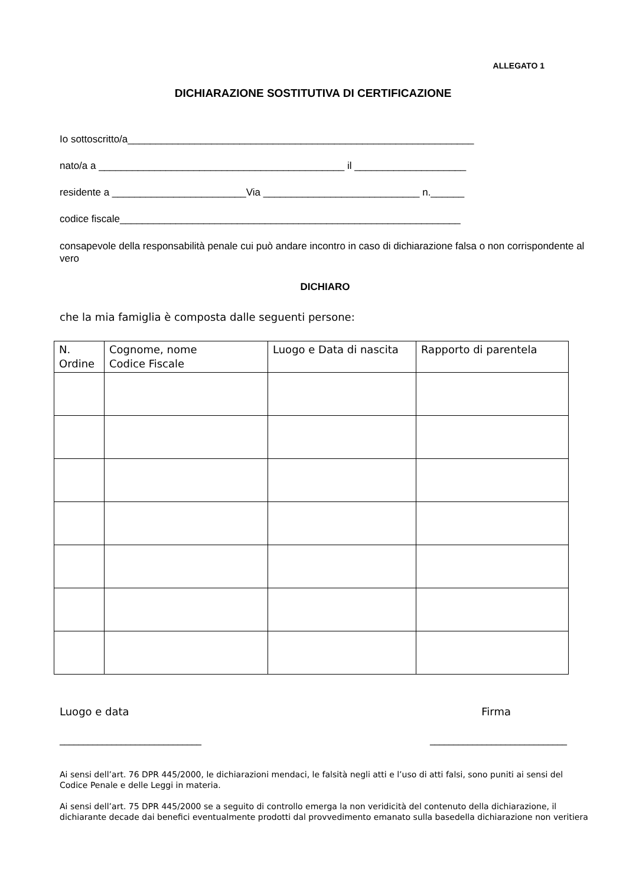ALLEGATO 1
DICHIARAZIONE SOSTITUTIVA DI CERTIFICAZIONE
Io sottoscritto/a______________________________________________________________
nato/a a ____________________________________________ il ____________________
residente a ________________________Via ____________________________ n.______
codice fiscale_____________________________________________________________
consapevole della responsabilità penale cui può andare incontro in caso di dichiarazione falsa o non corrispondente al vero
DICHIARO
che la mia famiglia è composta dalle seguenti persone:
| N. Ordine | Cognome, nome Codice Fiscale | Luogo e Data di nascita | Rapporto di parentela |
| --- | --- | --- | --- |
Luogo e data Firma
______________________________ _____________________________
Ai sensi dell’art. 76 DPR 445/2000, le dichiarazioni mendaci, le falsità negli atti e l’uso di atti falsi, sono puniti ai sensi del Codice Penale e delle Leggi in materia.
Ai sensi dell’art. 75 DPR 445/2000 se a seguito di controllo emerga la non veridicità del contenuto della dichiarazione, il dichiarante decade dai benefici eventualmente prodotti dal provvedimento emanato sulla basedella dichiarazione non veritiera